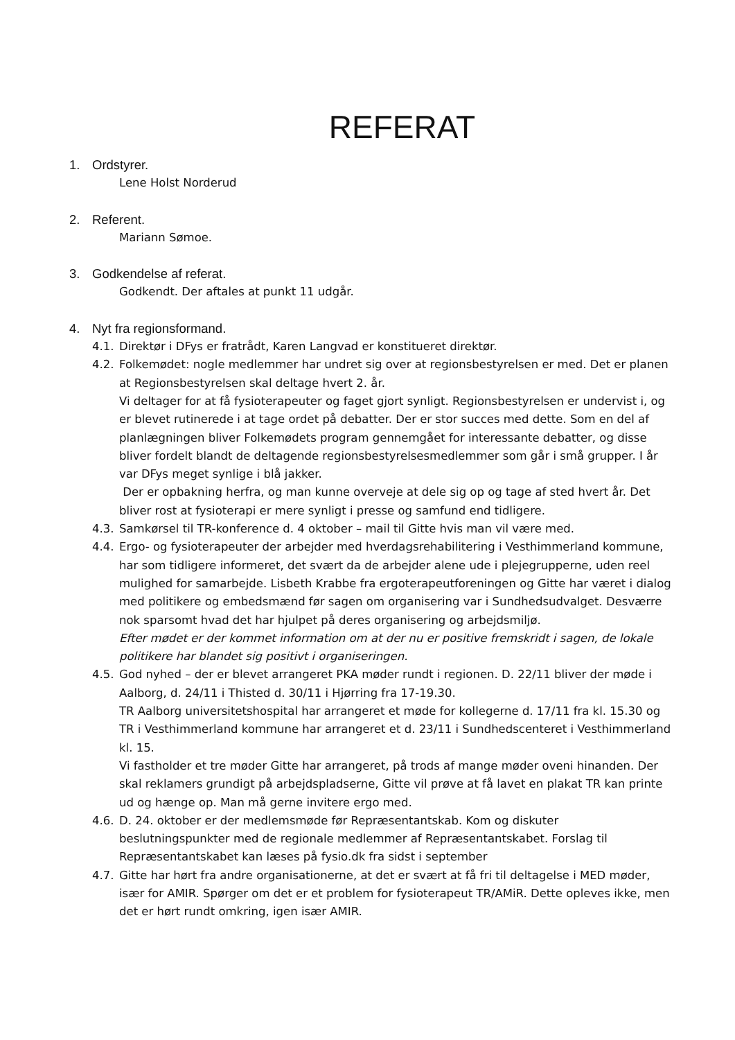REFERAT
1. Ordstyrer.
Lene Holst Norderud
2. Referent.
Mariann Sømoe.
3. Godkendelse af referat.
Godkendt. Der aftales at punkt 11 udgår.
4. Nyt fra regionsformand.
4.1.
Direktør i DFys er fratrådt, Karen Langvad er konstitueret direktør.
4.2.
Folkemødet: nogle medlemmer har undret sig over at regionsbestyrelsen er med. Det er planen at Regionsbestyrelsen skal deltage hvert 2. år.
Vi deltager for at få fysioterapeuter og faget gjort synligt. Regionsbestyrelsen er undervist i, og er blevet rutinerede i at tage ordet på debatter. Der er stor succes med dette. Som en del af planlægningen bliver Folkemødets program gennemgået for interessante debatter, og disse bliver fordelt blandt de deltagende regionsbestyrelsesmedlemmer som går i små grupper. I år var DFys meget synlige i blå jakker.
Der er opbakning herfra, og man kunne overveje at dele sig op og tage af sted hvert år. Det bliver rost at fysioterapi er mere synligt i presse og samfund end tidligere.
4.3.
Samkørsel til TR-konference d. 4 oktober – mail til Gitte hvis man vil være med.
4.4.
Ergo- og fysioterapeuter der arbejder med hverdagsrehabilitering i Vesthimmerland kommune, har som tidligere informeret, det svært da de arbejder alene ude i plejegrupperne, uden reel mulighed for samarbejde. Lisbeth Krabbe fra ergoterapeutforeningen og Gitte har været i dialog med politikere og embedsmænd før sagen om organisering var i Sundhedsudvalget. Desværre nok sparsomt hvad det har hjulpet på deres organisering og arbejdsmiljø.
Efter mødet er der kommet information om at der nu er positive fremskridt i sagen, de lokale politikere har blandet sig positivt i organiseringen.
4.5.
God nyhed – der er blevet arrangeret PKA møder rundt i regionen. D. 22/11 bliver der møde i Aalborg, d. 24/11 i Thisted d. 30/11 i Hjørring fra 17-19.30.
TR Aalborg universitetshospital har arrangeret et møde for kollegerne d. 17/11 fra kl. 15.30 og TR i Vesthimmerland kommune har arrangeret et d. 23/11 i Sundhedscenteret i Vesthimmerland kl. 15.
Vi fastholder et tre møder Gitte har arrangeret, på trods af mange møder oveni hinanden. Der skal reklamers grundigt på arbejdspladserne, Gitte vil prøve at få lavet en plakat TR kan printe ud og hænge op. Man må gerne invitere ergo med.
4.6.
D. 24. oktober er der medlemsmøde før Repræsentantskab. Kom og diskuter beslutningspunkter med de regionale medlemmer af Repræsentantskabet. Forslag til Repræsentantskabet kan læses på fysio.dk fra sidst i september
4.7.
Gitte har hørt fra andre organisationerne, at det er svært at få fri til deltagelse i MED møder, især for AMIR. Spørger om det er et problem for fysioterapeut TR/AMiR. Dette opleves ikke, men det er hørt rundt omkring, igen især AMIR.